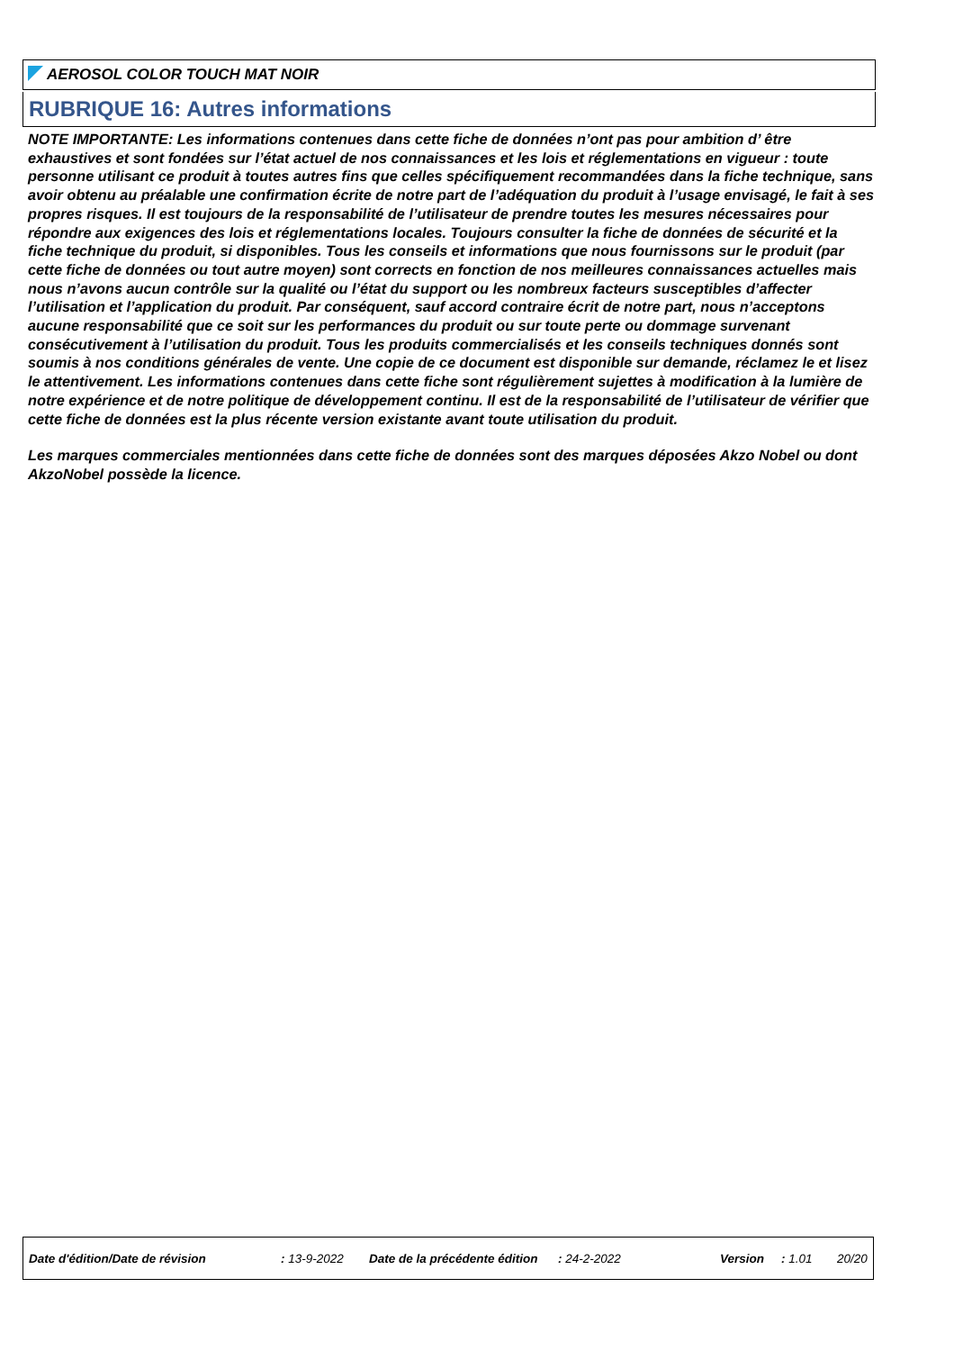AEROSOL COLOR TOUCH MAT NOIR
RUBRIQUE 16: Autres informations
NOTE IMPORTANTE: Les informations contenues dans cette fiche de données n’ont pas pour ambition d’ être exhaustives et sont fondées sur l’état actuel de nos connaissances et les lois et réglementations en vigueur : toute personne utilisant ce produit à toutes autres fins que celles spécifiquement recommandées dans la fiche technique, sans avoir obtenu au préalable une confirmation écrite de notre part de l’adéquation du produit à l’usage envisagé, le fait à ses propres risques. Il est toujours de la responsabilité de l’utilisateur de prendre toutes les mesures nécessaires pour répondre aux exigences des lois et réglementations locales. Toujours consulter la fiche de données de sécurité et la fiche technique du produit, si disponibles. Tous les conseils et informations que nous fournissons sur le produit (par cette fiche de données ou tout autre moyen) sont corrects en fonction de nos meilleures connaissances actuelles mais nous n’avons aucun contrôle sur la qualité ou l’état du support ou les nombreux facteurs susceptibles d’affecter l’utilisation et l’application du produit. Par conséquent, sauf accord contraire écrit de notre part, nous n’acceptons aucune responsabilité que ce soit sur les performances du produit ou sur toute perte ou dommage survenant consécutivement à l’utilisation du produit. Tous les produits commercialisés et les conseils techniques donnés sont soumis à nos conditions générales de vente. Une copie de ce document est disponible sur demande, réclamez le et lisez le attentivement. Les informations contenues dans cette fiche sont régulièrement sujettes à modification à la lumière de notre expérience et de notre politique de développement continu. Il est de la responsabilité de l’utilisateur de vérifier que cette fiche de données est la plus récente version existante avant toute utilisation du produit.
Les marques commerciales mentionnées dans cette fiche de données sont des marques déposées Akzo Nobel ou dont AkzoNobel possède la licence.
Date d'édition/Date de révision : 13-9-2022 Date de la précédente édition : 24-2-2022 Version : 1.01 20/20